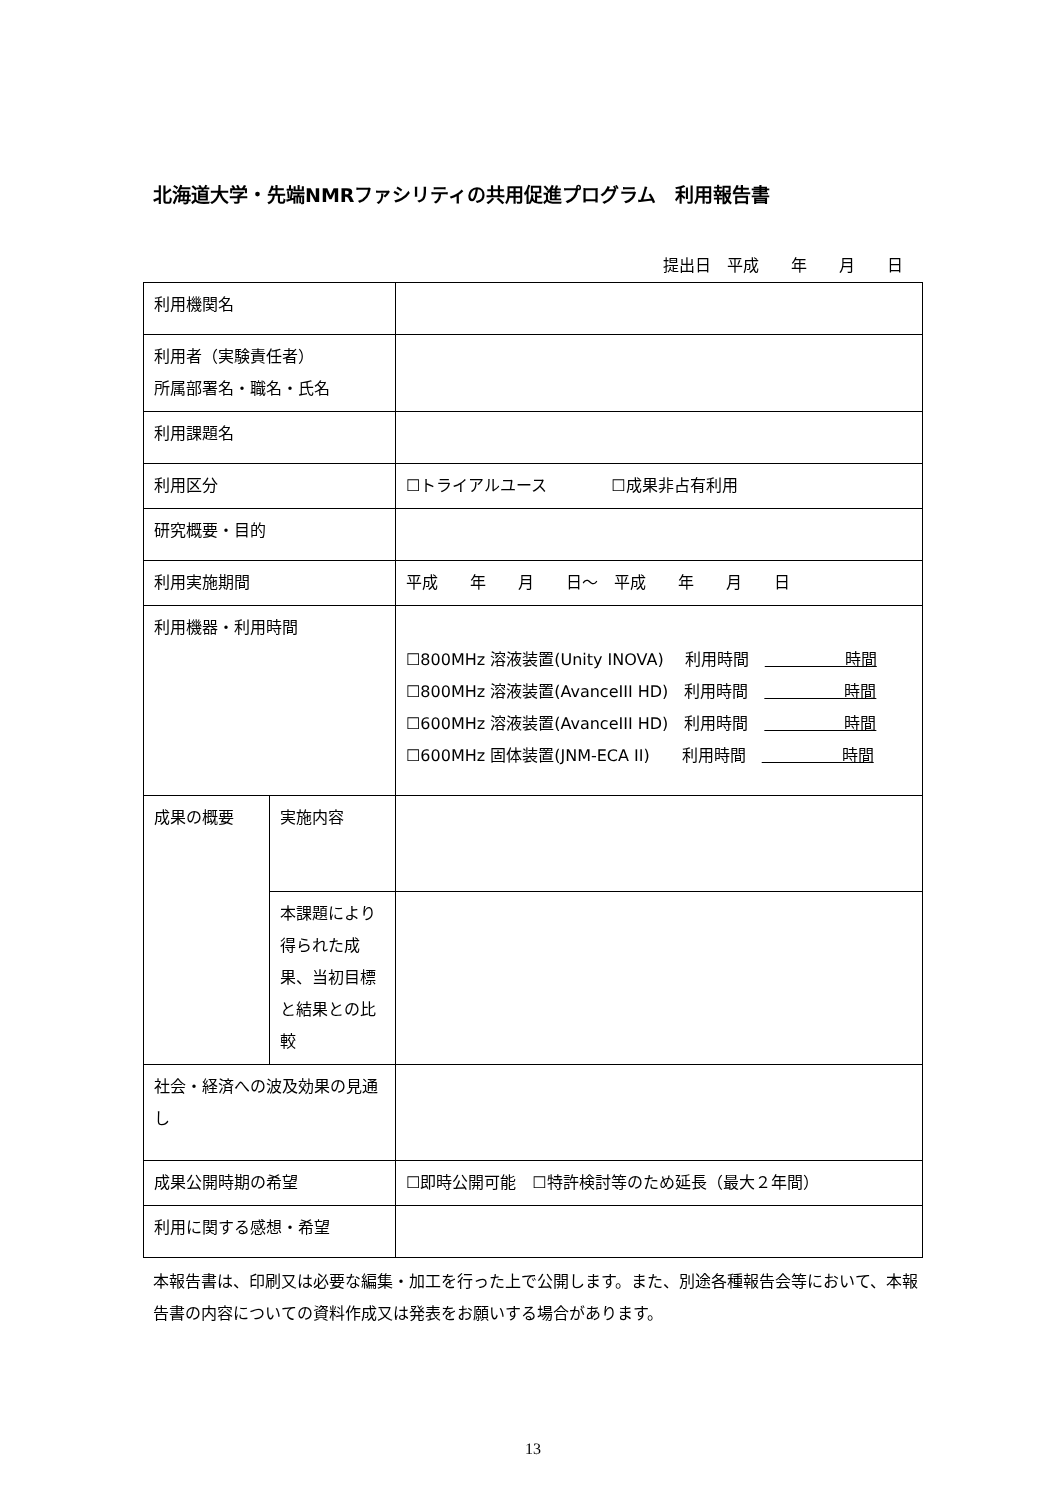北海道大学・先端NMRファシリティの共用促進プログラム　利用報告書
提出日　平成　　年　　月　　日
| 利用機関名 | | |
| 利用者（実験責任者） 所属部署名・職名・氏名 | | |
| 利用課題名 | | |
| 利用区分 | | ☐トライアルユース ☐成果非占有利用 |
| 研究概要・目的 | | |
| 利用実施期間 | | 平成 年 月 日～ 平成 年 月 日 |
| 利用機器・利用時間 | | ☐800MHz 溶液装置(Unity INOVA) 利用時間 時間 ☐800MHz 溶液装置(AvanceIII HD) 利用時間 時間 ☐600MHz 溶液装置(AvanceIII HD) 利用時間 時間 ☐600MHz 固体装置(JNM-ECA II) 利用時間 時間 |
| 成果の概要 | 実施内容 | |
| | 本課題により得られた成果、当初目標と結果との比較 | |
| 社会・経済への波及効果の見通し | | |
| 成果公開時期の希望 | | ☐即時公開可能 ☐特許検討等のため延長（最大２年間） |
| 利用に関する感想・希望 | | |
本報告書は、印刷又は必要な編集・加工を行った上で公開します。また、別途各種報告会等において、本報告書の内容についての資料作成又は発表をお願いする場合があります。
13